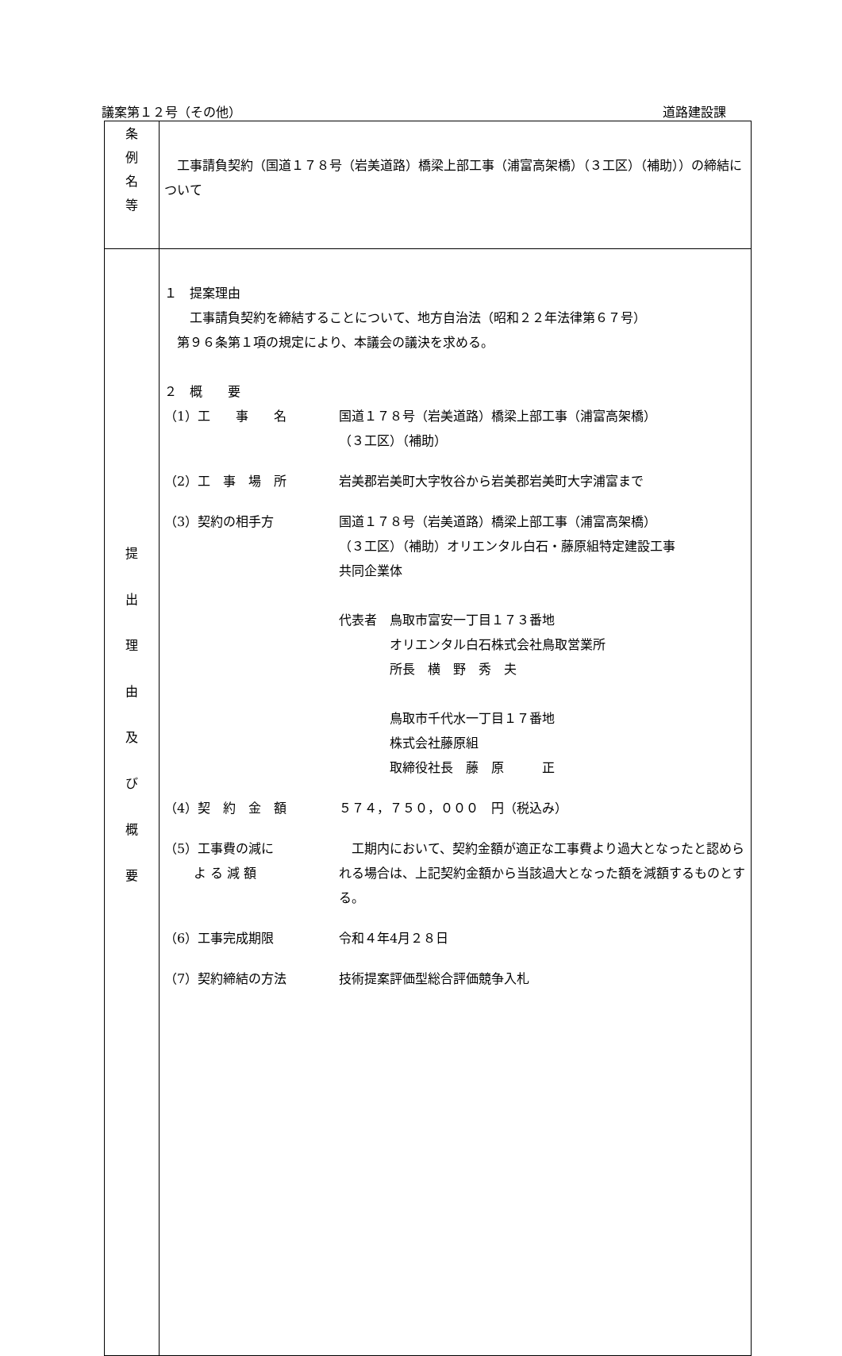議案第１２号（その他） 道路建設課
| 条 例 名 等 | 工事請負契約（国道１７８号（岩美道路）橋梁上部工事（浦富高架橋）（３工区）（補助））の締結について |
| 提 出 理 由 及 び 概 要 | １ 提案理由 工事請負契約を締結することについて、地方自治法（昭和２２年法律第６７号） 第９６条第１項の規定により、本議会の議決を求める。 ２ 概 要 （1）工 事 名 国道１７８号（岩美道路）橋梁上部工事（浦富高架橋） （３工区）（補助） （2）工 事 場 所 岩美郡岩美町大字牧谷から岩美郡岩美町大字浦富まで （3）契約の相手方 国道１７８号（岩美道路）橋梁上部工事（浦富高架橋） （３工区）（補助）オリエンタル白石・藤原組特定建設工事 共同企業体 代表者 鳥取市富安一丁目１７３番地 オリエンタル白石株式会社鳥取営業所 所長 横 野 秀 夫 鳥取市千代水一丁目１７番地 株式会社藤原組 取締役社長 藤 原 正 （4）契 約 金 額 ５７４，７５０，０００ 円（税込み） （5）工事費の減に よ る 減 額 工期内において、契約金額が適正な工事費より過大となったと認められる場合は、上記契約金額から当該過大となった額を減額するものとする。 （6）工事完成期限 令和４年4月２８日 （7）契約締結の方法 技術提案評価型総合評価競争入札 |